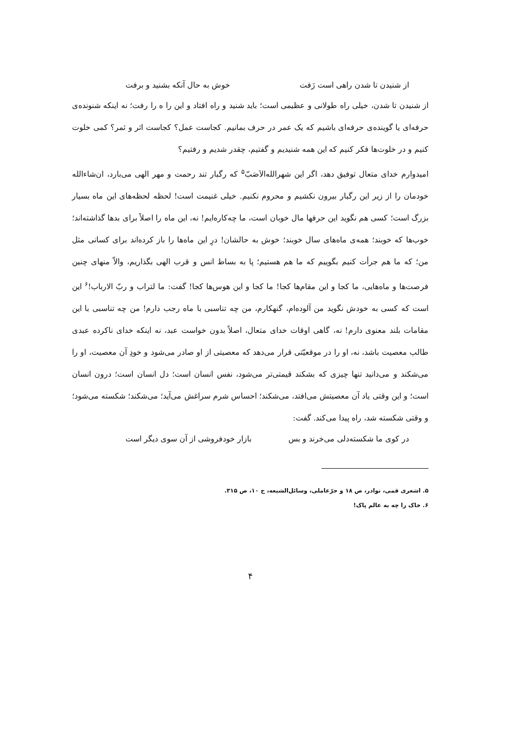از شنیدن تا شدن راهی است زَفت خوش به حال آنکه بشنید و برفت
از شنیدن تا شدن، خیلی راه طولانی و عظیمی است؛ باید شنید و راه افتاد و این را ه را رفت؛ نه اینکه شنونده‌ی حرفه‌ای یا گوینده‌ی حرفه‌ای باشیم که یک عمر در حرف بمانیم. کجاست عمل؟ کجاست اثر و ثمر؟ کمی خلوت کنیم و در خلوت‌ها فکر کنیم که این همه شنیدیم و گفتیم، چقدر شدیم و رفتیم؟
امیدوارم خدای متعال توفیق دهد، اگر این شهرالله‌الاَصَبّ<sup>۵</sup> که رگبار تند رحمت و مهر الهی می‌بارد، ان‌شاءالله خودمان را از زیر این رگبار بیرون نکشیم و محروم نکنیم. خیلی غنیمت است! لحظه لحظه‌های این ماه بسیار بزرگ است؛ کسی هم نگوید این حرفها مال خوبان است، ما چه‌کاره‌ایم! نه، این ماه را اصلاً برای بدها گذاشته‌اند؛ خوب‌ها که خوبند؛ همه‌ی ماه‌های سال خوبند؛ خوش به حالشان! درِ این ماه‌ها را باز کرده‌اند برای کسانی مثل من؛ که ما هم جرأت کنیم بگوییم که ما هم هستیم؛ پا به بساط انس و قرب الهی بگذاریم، والاّ منهای چنین فرصت‌ها و ماه‌هایی، ما کجا و این مقام‌ها کجا! ما کجا و این هوس‌ها کجا! گفت: ما لتراب و ربّ الارباب!<sup>۶</sup> این است که کسی به خودش نگوید من آلوده‌ام، گنهکارم، من چه تناسبی با ماه رجب دارم! من چه تناسبی با این مقامات بلند معنوی دارم! نه، گاهی اوقات خدای متعال، اصلاً بدون خواست عبد، نه اینکه خدای ناکرده عبدی طالب معصیت باشد، نه، او را در موقعیّتی قرار می‌دهد که معصیتی از او صادر می‌شود و خودِ آن معصیت، او را می‌شکند و می‌دانید تنها چیزی که بشکند قیمتی‌تر می‌شود، نفس انسان است؛ دل انسان است؛ درون انسان است؛ و این وقتی یاد آن معصیتش می‌افتد، می‌شکند؛ احساس شرم سراغش می‌آید؛ می‌شکند؛ شکسته می‌شود؛ و وقتی شکسته شد، راه پیدا می‌کند. گفت:
در کوی ما شکسته‌دلی می‌خرند و بس بازار خودفروشی از آن سوی دیگر است
۵. اشعری قمی، نوادر، ص ۱۸ و حرّعاملی، وسائل‌الشیعه، ج ۱۰، ص ۳۱۵.
۶. خاک را چه به عالم پاک!
۴